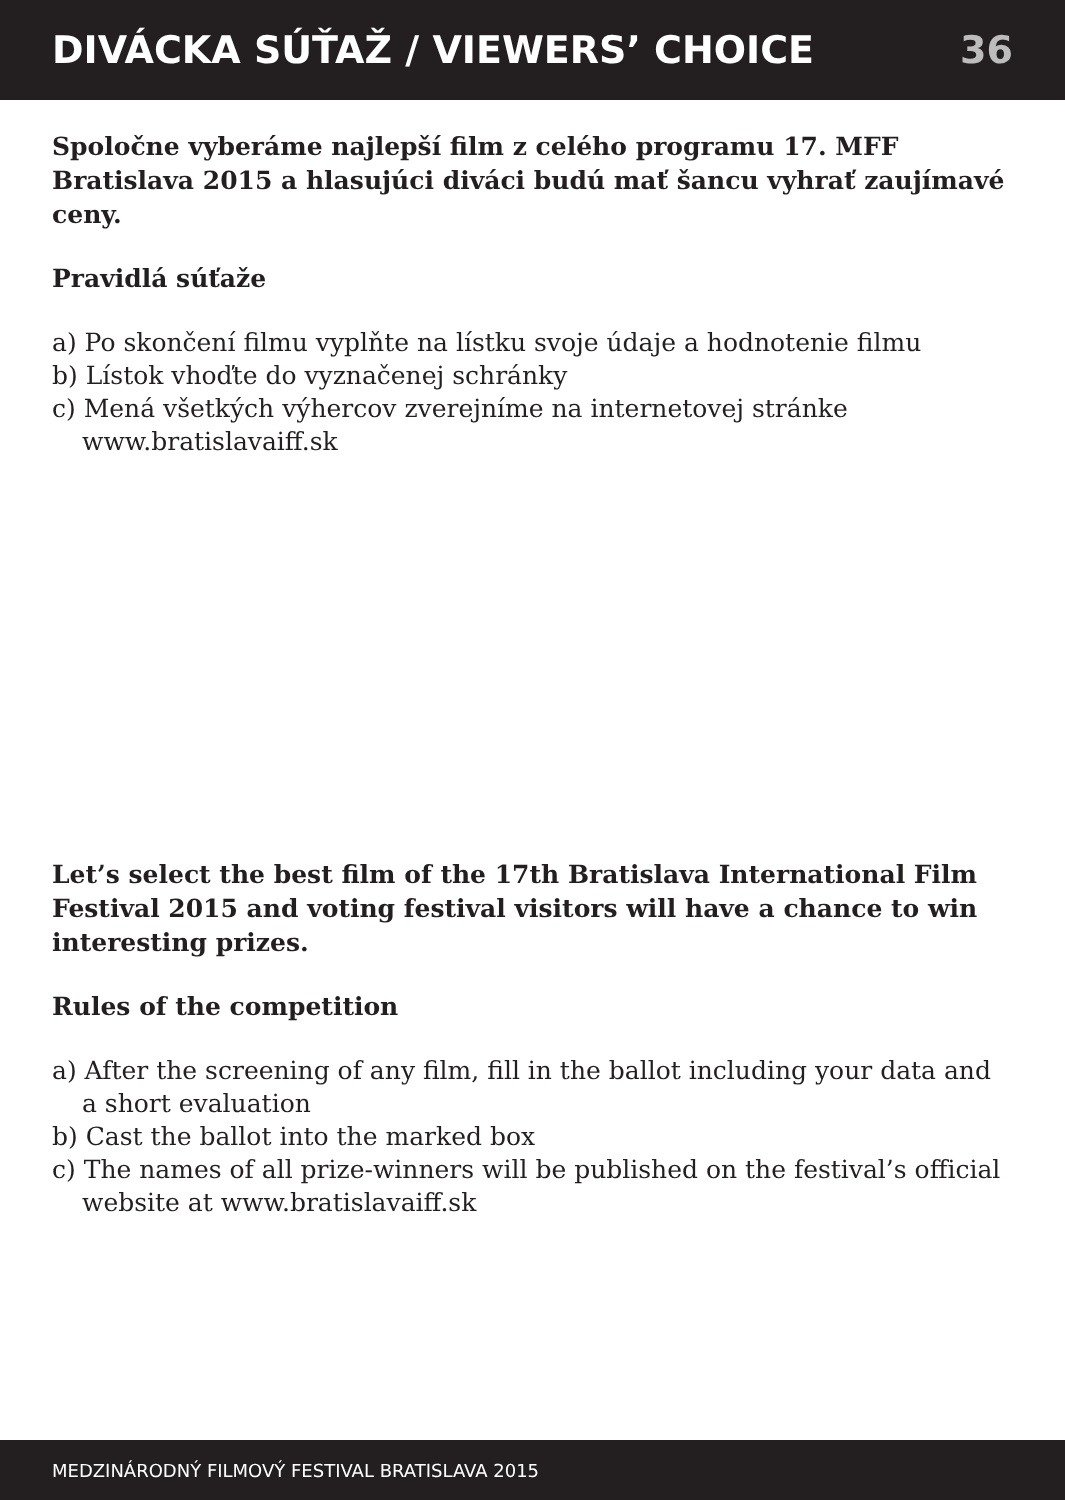DIVÁCKA SÚŤAŽ / VIEWERS’ CHOICE
36
Spoločne vyberáme najlepší film z celého programu 17. MFF Bratislava 2015 a hlasujúci diváci budú mať šancu vyhrať zaujímavé ceny.
Pravidlá súťaže
a) Po skončení filmu vyplňte na lístku svoje údaje a hodnotenie filmu
b) Lístok vhoďte do vyznačenej schránky
c) Mená všetkých výhercov zverejníme na internetovej stránke www.bratislavaiff.sk
Let’s select the best film of the 17th Bratislava International Film Festival 2015 and voting festival visitors will have a chance to win interesting prizes.
Rules of the competition
a) After the screening of any film, fill in the ballot including your data and a short evaluation
b) Cast the ballot into the marked box
c) The names of all prize-winners will be published on the festival’s official website at www.bratislavaiff.sk
MEDZINÁRODNÝ FILMOVÝ FESTIVAL BRATISLAVA 2015